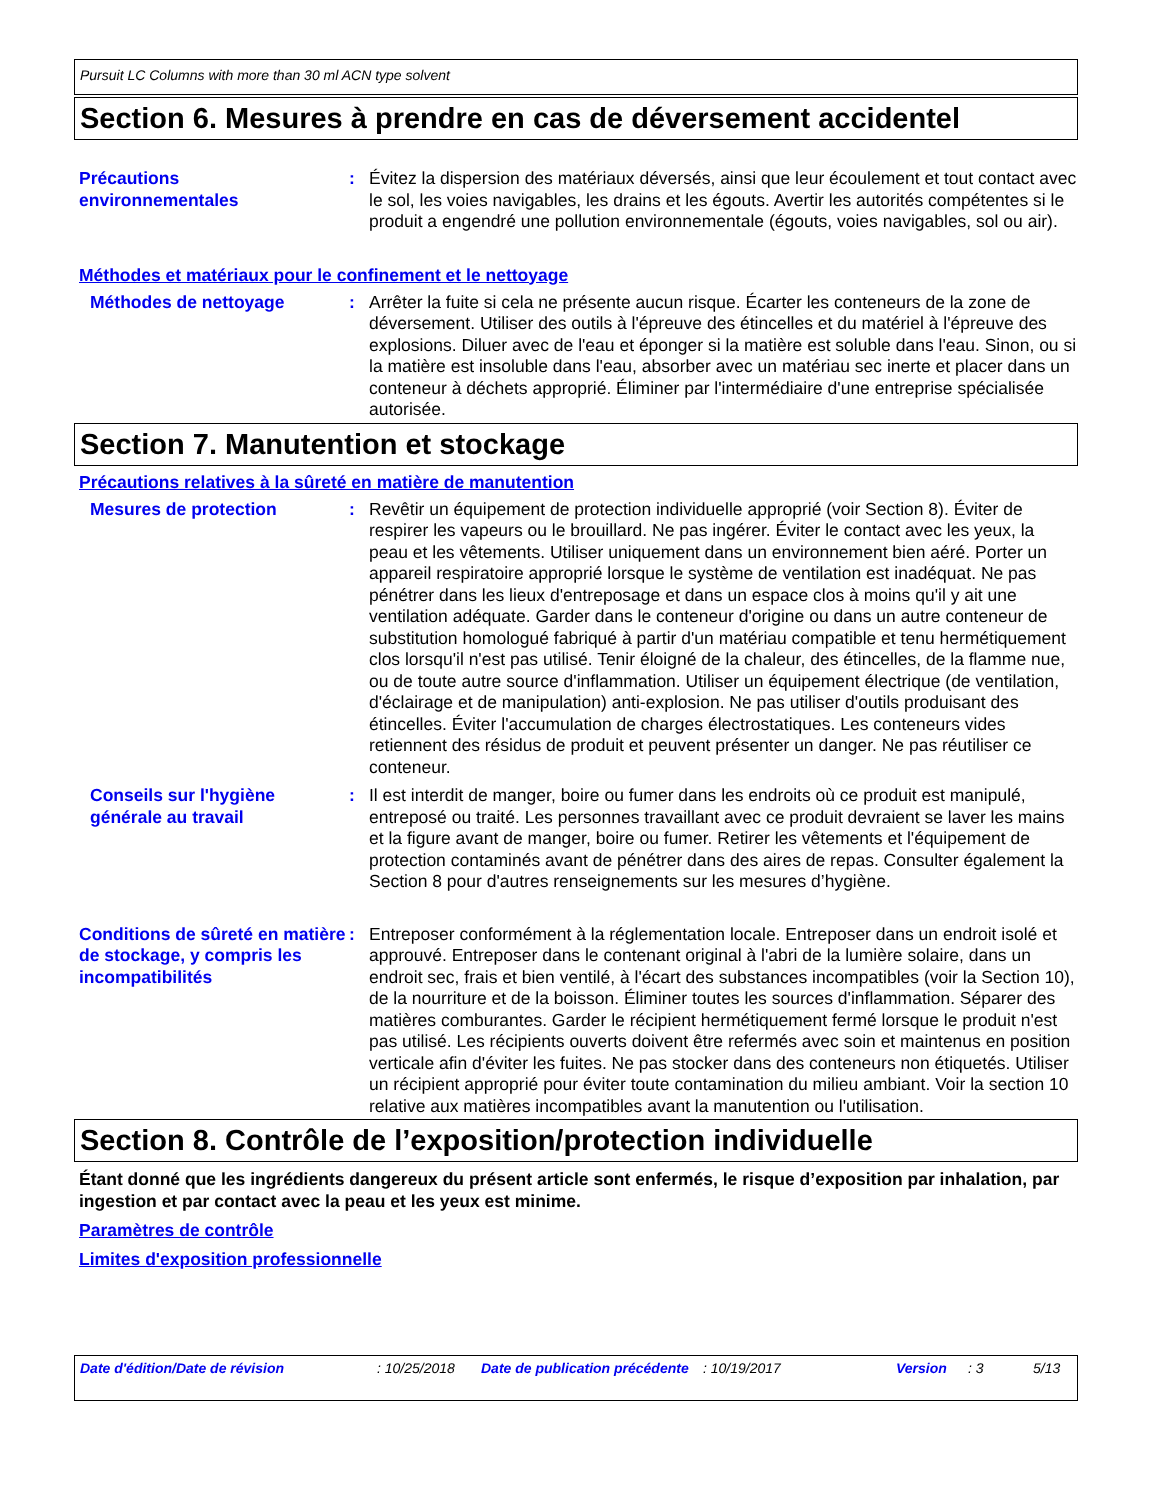Pursuit LC Columns with more than 30 ml ACN type solvent
Section 6. Mesures à prendre en cas de déversement accidentel
Précautions
environnementales
: Évitez la dispersion des matériaux déversés, ainsi que leur écoulement et tout contact avec le sol, les voies navigables, les drains et les égouts. Avertir les autorités compétentes si le produit a engendré une pollution environnementale (égouts, voies navigables, sol ou air).
Méthodes et matériaux pour le confinement et le nettoyage
Méthodes de nettoyage : Arrêter la fuite si cela ne présente aucun risque. Écarter les conteneurs de la zone de déversement. Utiliser des outils à l'épreuve des étincelles et du matériel à l'épreuve des explosions. Diluer avec de l'eau et éponger si la matière est soluble dans l'eau. Sinon, ou si la matière est insoluble dans l'eau, absorber avec un matériau sec inerte et placer dans un conteneur à déchets approprié. Éliminer par l'intermédiaire d'une entreprise spécialisée autorisée.
Section 7. Manutention et stockage
Précautions relatives à la sûreté en matière de manutention
Mesures de protection : Revêtir un équipement de protection individuelle approprié (voir Section 8). Éviter de respirer les vapeurs ou le brouillard. Ne pas ingérer. Éviter le contact avec les yeux, la peau et les vêtements. Utiliser uniquement dans un environnement bien aéré. Porter un appareil respiratoire approprié lorsque le système de ventilation est inadéquat. Ne pas pénétrer dans les lieux d'entreposage et dans un espace clos à moins qu'il y ait une ventilation adéquate. Garder dans le conteneur d'origine ou dans un autre conteneur de substitution homologué fabriqué à partir d'un matériau compatible et tenu hermétiquement clos lorsqu'il n'est pas utilisé. Tenir éloigné de la chaleur, des étincelles, de la flamme nue, ou de toute autre source d'inflammation. Utiliser un équipement électrique (de ventilation, d'éclairage et de manipulation) anti-explosion. Ne pas utiliser d'outils produisant des étincelles. Éviter l'accumulation de charges électrostatiques. Les conteneurs vides retiennent des résidus de produit et peuvent présenter un danger. Ne pas réutiliser ce conteneur.
Conseils sur l'hygiène
générale au travail
: Il est interdit de manger, boire ou fumer dans les endroits où ce produit est manipulé, entreposé ou traité. Les personnes travaillant avec ce produit devraient se laver les mains et la figure avant de manger, boire ou fumer. Retirer les vêtements et l'équipement de protection contaminés avant de pénétrer dans des aires de repas. Consulter également la Section 8 pour d'autres renseignements sur les mesures d’hygiène.
Conditions de sûreté en matière de stockage, y compris les incompatibilités
: Entreposer conformément à la réglementation locale. Entreposer dans un endroit isolé et approuvé. Entreposer dans le contenant original à l'abri de la lumière solaire, dans un endroit sec, frais et bien ventilé, à l'écart des substances incompatibles (voir la Section 10), de la nourriture et de la boisson. Éliminer toutes les sources d'inflammation. Séparer des matières comburantes. Garder le récipient hermétiquement fermé lorsque le produit n'est pas utilisé. Les récipients ouverts doivent être refermés avec soin et maintenus en position verticale afin d'éviter les fuites. Ne pas stocker dans des conteneurs non étiquetés. Utiliser un récipient approprié pour éviter toute contamination du milieu ambiant. Voir la section 10 relative aux matières incompatibles avant la manutention ou l'utilisation.
Section 8. Contrôle de l’exposition/protection individuelle
Étant donné que les ingrédients dangereux du présent article sont enfermés, le risque d’exposition par inhalation, par ingestion et par contact avec la peau et les yeux est minime.
Paramètres de contrôle
Limites d'exposition professionnelle
Date d'édition/Date de révision : 10/25/2018 Date de publication précédente
: 10/19/2017 Version : 3 5/13